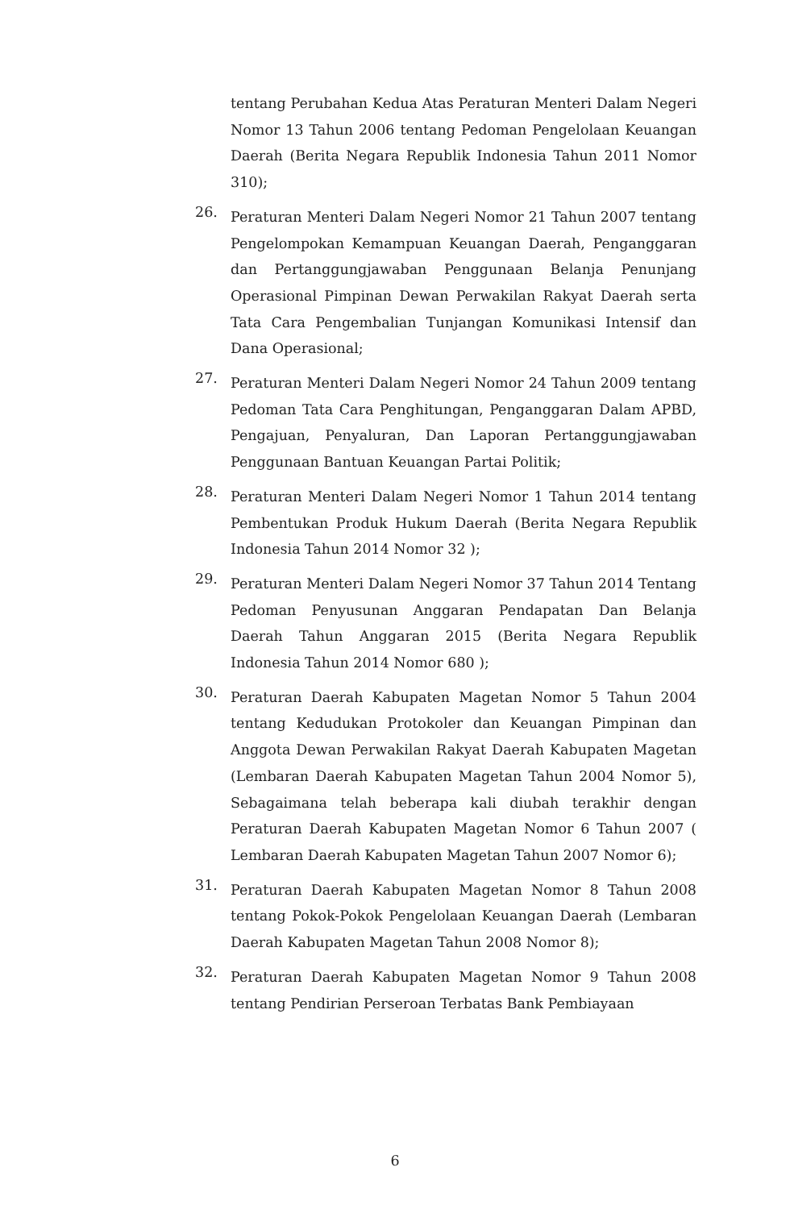tentang Perubahan Kedua Atas Peraturan Menteri Dalam Negeri Nomor 13 Tahun 2006 tentang Pedoman Pengelolaan Keuangan Daerah (Berita Negara Republik Indonesia Tahun 2011 Nomor 310);
26.
Peraturan Menteri Dalam Negeri Nomor 21 Tahun 2007 tentang Pengelompokan Kemampuan Keuangan Daerah, Penganggaran dan Pertanggungjawaban Penggunaan Belanja Penunjang Operasional Pimpinan Dewan Perwakilan Rakyat Daerah serta Tata Cara Pengembalian Tunjangan Komunikasi Intensif dan Dana Operasional;
27.
Peraturan Menteri Dalam Negeri Nomor 24 Tahun 2009 tentang Pedoman Tata Cara Penghitungan, Penganggaran Dalam APBD, Pengajuan, Penyaluran, Dan Laporan Pertanggungjawaban Penggunaan Bantuan Keuangan Partai Politik;
28.
Peraturan Menteri Dalam Negeri Nomor 1 Tahun 2014 tentang Pembentukan Produk Hukum Daerah (Berita Negara Republik Indonesia Tahun 2014 Nomor 32 );
29.
Peraturan Menteri Dalam Negeri Nomor 37 Tahun 2014 Tentang Pedoman Penyusunan Anggaran Pendapatan Dan Belanja Daerah Tahun Anggaran 2015 (Berita Negara Republik Indonesia Tahun 2014 Nomor 680 );
30.
Peraturan Daerah Kabupaten Magetan Nomor 5 Tahun 2004 tentang Kedudukan Protokoler dan Keuangan Pimpinan dan Anggota Dewan Perwakilan Rakyat Daerah Kabupaten Magetan (Lembaran Daerah Kabupaten Magetan Tahun 2004 Nomor 5), Sebagaimana telah beberapa kali diubah terakhir dengan Peraturan Daerah Kabupaten Magetan Nomor 6 Tahun 2007 ( Lembaran Daerah Kabupaten Magetan Tahun 2007 Nomor 6);
31.
Peraturan Daerah Kabupaten Magetan Nomor 8 Tahun 2008 tentang Pokok-Pokok Pengelolaan Keuangan Daerah (Lembaran Daerah Kabupaten Magetan Tahun 2008 Nomor 8);
32.
Peraturan Daerah Kabupaten Magetan Nomor 9 Tahun 2008 tentang Pendirian Perseroan Terbatas Bank Pembiayaan
6